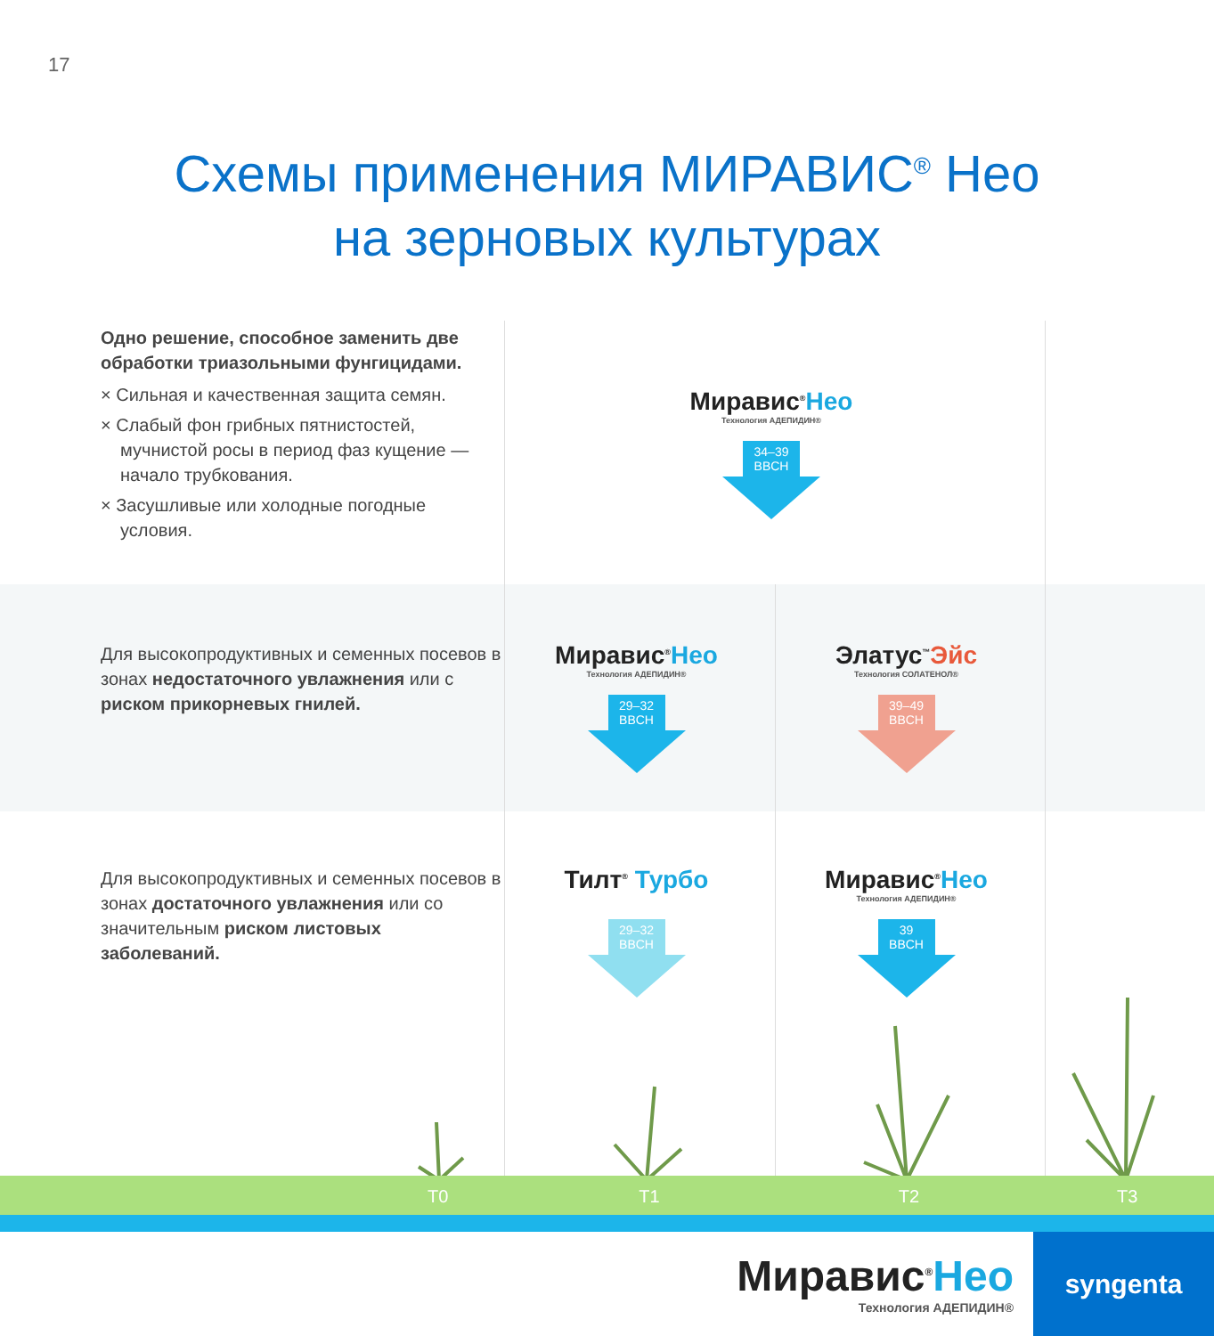17
Схемы применения МИРАВИС<sup>®</sup> Нео
на зерновых культурах
Одно решение, способное заменить две обработки триазольными фунгицидами.
× Сильная и качественная защита семян.
× Слабый фон грибных пятнистостей, мучнистой росы в период фаз кущение — начало трубкования.
× Засушливые или холодные погодные условия.
Миравис<sup>®</sup>Нео
Технология АДЕПИДИН®
34–39
BBCH
Для высокопродуктивных и семенных посевов в зонах недостаточного увлажнения или с риском прикорневых гнилей.
Миравис<sup>®</sup>Нео
Технология АДЕПИДИН®
29–32
BBCH
Элатус<sup>™</sup>Эйс
Технология СОЛАТЕНОЛ®
39–49
BBCH
Для высокопродуктивных и семенных посевов в зонах достаточного увлажнения или со значительным риском листовых заболеваний.
Тилт<sup>®</sup> Турбо
29–32
BBCH
Миравис<sup>®</sup>Нео
Технология АДЕПИДИН®
39
BBCH
T0 T1 T2 T3
Миравис<sup>®</sup>Нео
Технология АДЕПИДИН®
syngenta